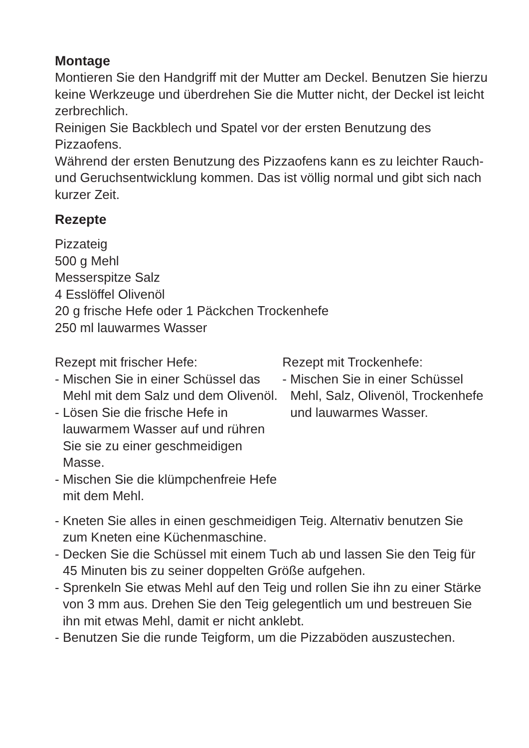Montage
Montieren Sie den Handgriff mit der Mutter am Deckel. Benutzen Sie hierzu keine Werkzeuge und überdrehen Sie die Mutter nicht, der Deckel ist leicht zerbrechlich.
Reinigen Sie Backblech und Spatel vor der ersten Benutzung des Pizzaofens.
Während der ersten Benutzung des Pizzaofens kann es zu leichter Rauch- und Geruchsentwicklung kommen. Das ist völlig normal und gibt sich nach kurzer Zeit.
Rezepte
Pizzateig
500 g Mehl
Messerspitze Salz
4 Esslöffel Olivenöl
20 g frische Hefe oder 1 Päckchen Trockenhefe
250 ml lauwarmes Wasser
Rezept mit frischer Hefe:
- Mischen Sie in einer Schüssel das Mehl mit dem Salz und dem Olivenöl.
- Lösen Sie die frische Hefe in lauwarmem Wasser auf und rühren Sie sie zu einer geschmeidigen Masse.
- Mischen Sie die klümpchenfreie Hefe mit dem Mehl.
Rezept mit Trockenhefe:
- Mischen Sie in einer Schüssel Mehl, Salz, Olivenöl, Trockenhefe und lauwarmes Wasser.
- Kneten Sie alles in einen geschmeidigen Teig. Alternativ benutzen Sie zum Kneten eine Küchenmaschine.
- Decken Sie die Schüssel mit einem Tuch ab und lassen Sie den Teig für 45 Minuten bis zu seiner doppelten Größe aufgehen.
- Sprenkeln Sie etwas Mehl auf den Teig und rollen Sie ihn zu einer Stärke von 3 mm aus. Drehen Sie den Teig gelegentlich um und bestreuen Sie ihn mit etwas Mehl, damit er nicht anklebt.
- Benutzen Sie die runde Teigform, um die Pizzaböden auszustechen.